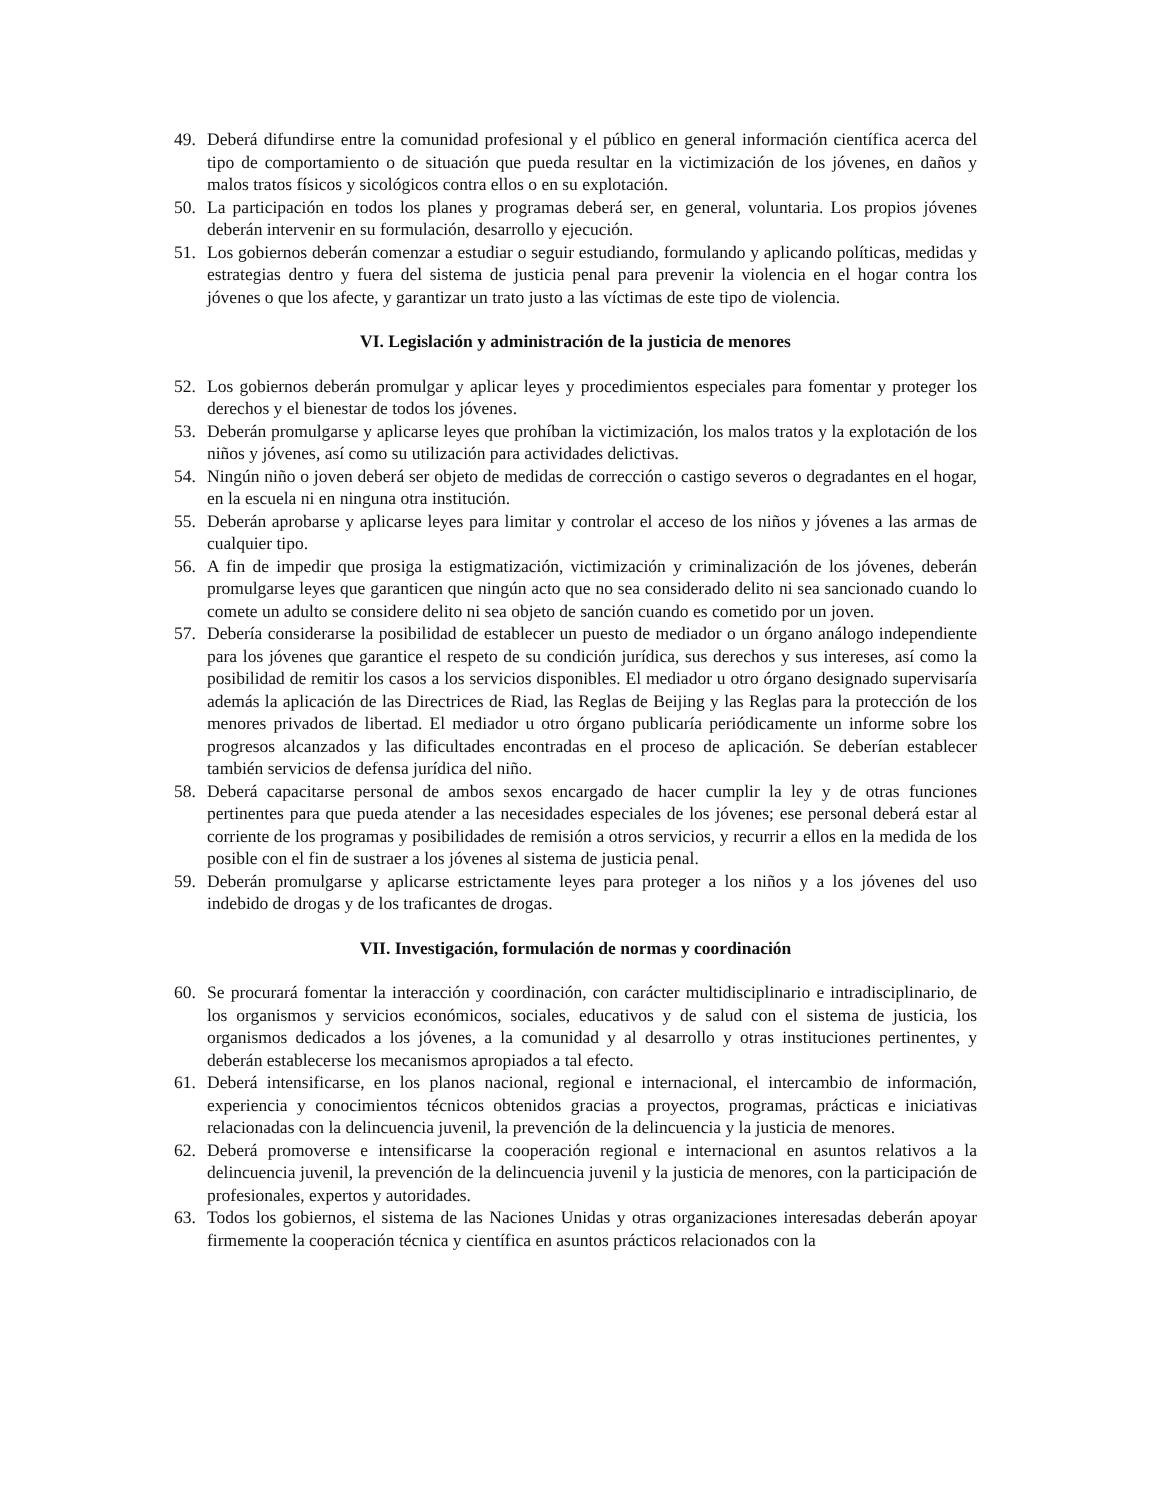49. Deberá difundirse entre la comunidad profesional y el público en general información científica acerca del tipo de comportamiento o de situación que pueda resultar en la victimización de los jóvenes, en daños y malos tratos físicos y sicológicos contra ellos o en su explotación.
50. La participación en todos los planes y programas deberá ser, en general, voluntaria. Los propios jóvenes deberán intervenir en su formulación, desarrollo y ejecución.
51. Los gobiernos deberán comenzar a estudiar o seguir estudiando, formulando y aplicando políticas, medidas y estrategias dentro y fuera del sistema de justicia penal para prevenir la violencia en el hogar contra los jóvenes o que los afecte, y garantizar un trato justo a las víctimas de este tipo de violencia.
VI. Legislación y administración de la justicia de menores
52. Los gobiernos deberán promulgar y aplicar leyes y procedimientos especiales para fomentar y proteger los derechos y el bienestar de todos los jóvenes.
53. Deberán promulgarse y aplicarse leyes que prohíban la victimización, los malos tratos y la explotación de los niños y jóvenes, así como su utilización para actividades delictivas.
54. Ningún niño o joven deberá ser objeto de medidas de corrección o castigo severos o degradantes en el hogar, en la escuela ni en ninguna otra institución.
55. Deberán aprobarse y aplicarse leyes para limitar y controlar el acceso de los niños y jóvenes a las armas de cualquier tipo.
56. A fin de impedir que prosiga la estigmatización, victimización y criminalización de los jóvenes, deberán promulgarse leyes que garanticen que ningún acto que no sea considerado delito ni sea sancionado cuando lo comete un adulto se considere delito ni sea objeto de sanción cuando es cometido por un joven.
57. Debería considerarse la posibilidad de establecer un puesto de mediador o un órgano análogo independiente para los jóvenes que garantice el respeto de su condición jurídica, sus derechos y sus intereses, así como la posibilidad de remitir los casos a los servicios disponibles. El mediador u otro órgano designado supervisaría además la aplicación de las Directrices de Riad, las Reglas de Beijing y las Reglas para la protección de los menores privados de libertad. El mediador u otro órgano publicaría periódicamente un informe sobre los progresos alcanzados y las dificultades encontradas en el proceso de aplicación. Se deberían establecer también servicios de defensa jurídica del niño.
58. Deberá capacitarse personal de ambos sexos encargado de hacer cumplir la ley y de otras funciones pertinentes para que pueda atender a las necesidades especiales de los jóvenes; ese personal deberá estar al corriente de los programas y posibilidades de remisión a otros servicios, y recurrir a ellos en la medida de los posible con el fin de sustraer a los jóvenes al sistema de justicia penal.
59. Deberán promulgarse y aplicarse estrictamente leyes para proteger a los niños y a los jóvenes del uso indebido de drogas y de los traficantes de drogas.
VII. Investigación, formulación de normas y coordinación
60. Se procurará fomentar la interacción y coordinación, con carácter multidisciplinario e intradisciplinario, de los organismos y servicios económicos, sociales, educativos y de salud con el sistema de justicia, los organismos dedicados a los jóvenes, a la comunidad y al desarrollo y otras instituciones pertinentes, y deberán establecerse los mecanismos apropiados a tal efecto.
61. Deberá intensificarse, en los planos nacional, regional e internacional, el intercambio de información, experiencia y conocimientos técnicos obtenidos gracias a proyectos, programas, prácticas e iniciativas relacionadas con la delincuencia juvenil, la prevención de la delincuencia y la justicia de menores.
62. Deberá promoverse e intensificarse la cooperación regional e internacional en asuntos relativos a la delincuencia juvenil, la prevención de la delincuencia juvenil y la justicia de menores, con la participación de profesionales, expertos y autoridades.
63. Todos los gobiernos, el sistema de las Naciones Unidas y otras organizaciones interesadas deberán apoyar firmemente la cooperación técnica y científica en asuntos prácticos relacionados con la